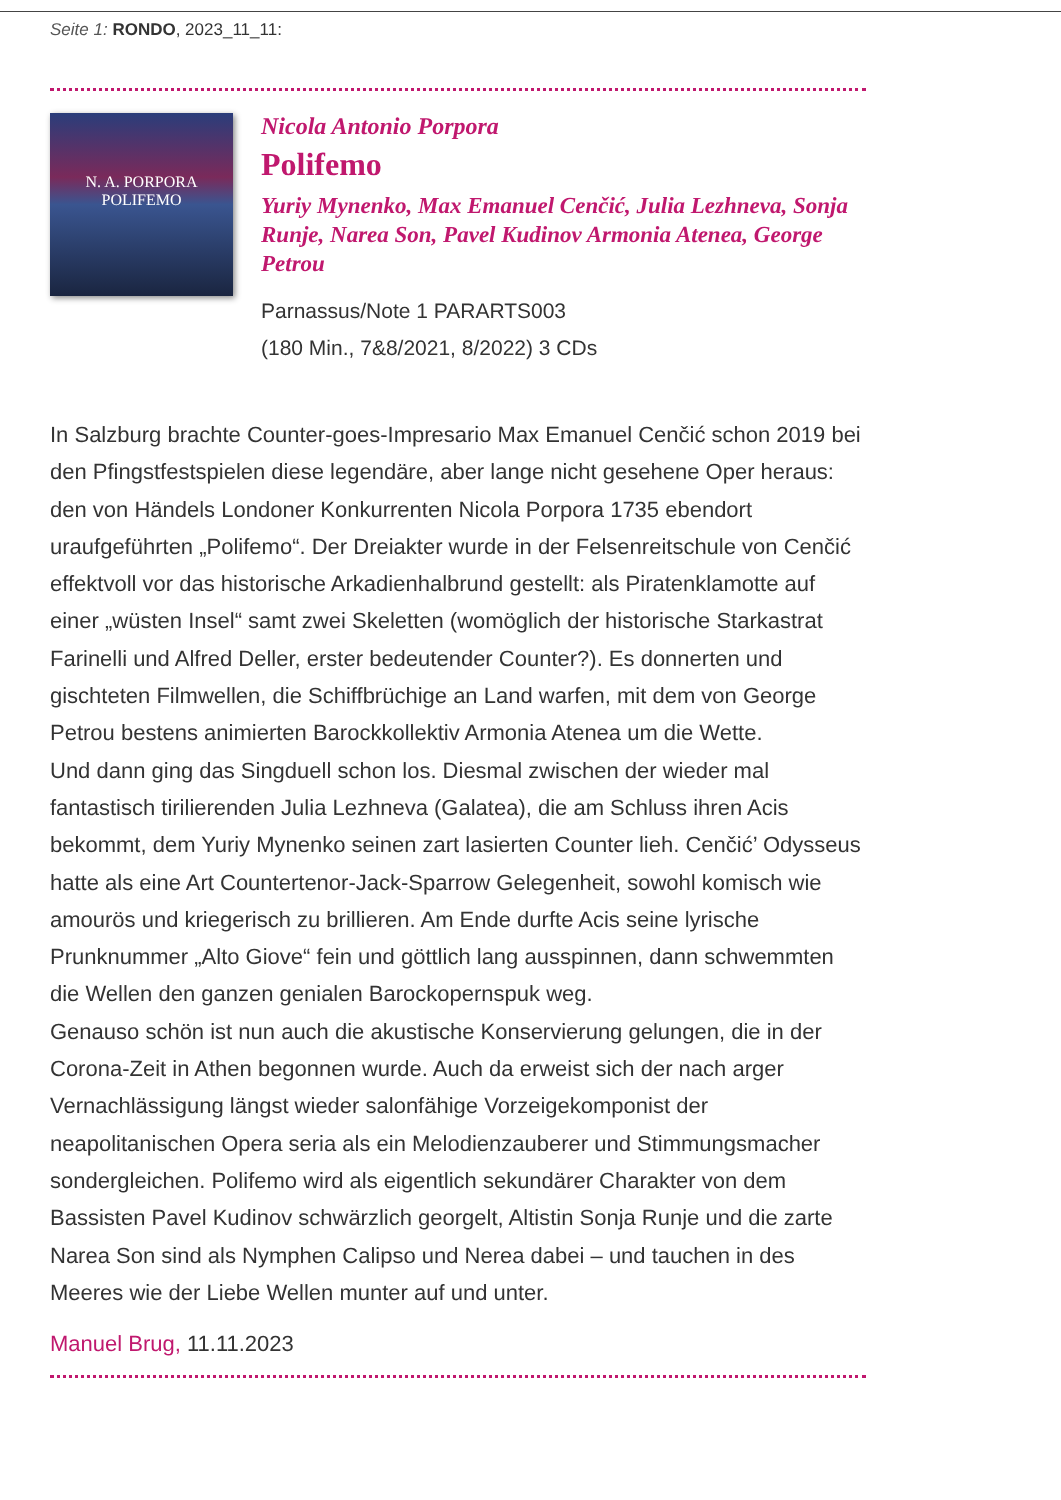Seite 1: RONDO, 2023_11_11:
N. A. PORPORA
POLIFEMO
Nicola Antonio Porpora
Polifemo
Yuriy Mynenko, Max Emanuel Cenčić, Julia Lezhneva, Sonja Runje, Narea Son, Pavel Kudinov Armonia Atenea, George Petrou
Parnassus/Note 1 PARARTS003
(180 Min., 7&8/2021, 8/2022) 3 CDs
In Salzburg brachte Counter-goes-Impresario Max Emanuel Cenčić schon 2019 bei den Pfingstfestspielen diese legendäre, aber lange nicht gesehene Oper heraus: den von Händels Londoner Konkurrenten Nicola Porpora 1735 ebendort uraufgeführten „Polifemo“. Der Dreiakter wurde in der Felsenreitschule von Cenčić effektvoll vor das historische Arkadienhalbrund gestellt: als Piratenklamotte auf einer „wüsten Insel“ samt zwei Skeletten (womöglich der historische Starkastrat Farinelli und Alfred Deller, erster bedeutender Counter?). Es donnerten und gischteten Filmwellen, die Schiffbrüchige an Land warfen, mit dem von George Petrou bestens animierten Barockkollektiv Armonia Atenea um die Wette.
Und dann ging das Singduell schon los. Diesmal zwischen der wieder mal fantastisch tirilierenden Julia Lezhneva (Galatea), die am Schluss ihren Acis bekommt, dem Yuriy Mynenko seinen zart lasierten Counter lieh. Cenčić’ Odysseus hatte als eine Art Countertenor-Jack-Sparrow Gelegenheit, sowohl komisch wie amourös und kriegerisch zu brillieren. Am Ende durfte Acis seine lyrische Prunknummer „Alto Giove“ fein und göttlich lang ausspinnen, dann schwemmten die Wellen den ganzen genialen Barockopernspuk weg.
Genauso schön ist nun auch die akustische Konservierung gelungen, die in der Corona-Zeit in Athen begonnen wurde. Auch da erweist sich der nach arger Vernachlässigung längst wieder salonfähige Vorzeigekomponist der neapolitanischen Opera seria als ein Melodienzauberer und Stimmungsmacher sondergleichen. Polifemo wird als eigentlich sekundärer Charakter von dem Bassisten Pavel Kudinov schwärzlich georgelt, Altistin Sonja Runje und die zarte Narea Son sind als Nymphen Calipso und Nerea dabei – und tauchen in des Meeres wie der Liebe Wellen munter auf und unter.
Manuel Brug, 11.11.2023